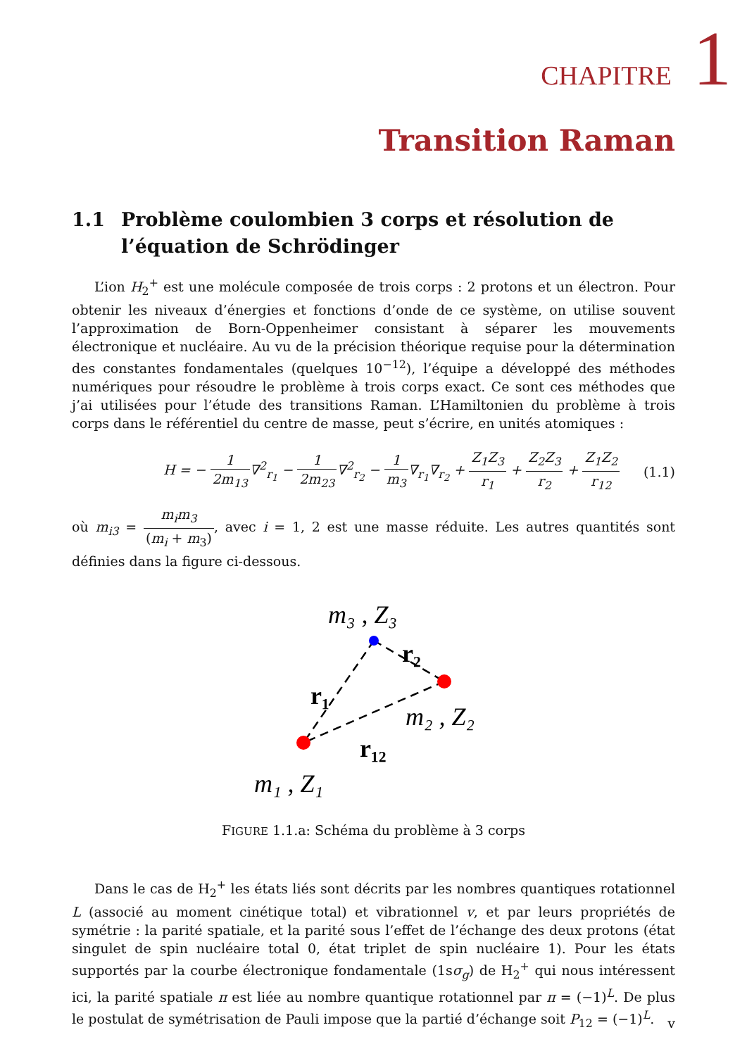CHAPITRE 1
Transition Raman
1.1 Problème coulombien 3 corps et résolution de l’équation de Schrödinger
L’ion H<sub>2</sub><sup>+</sup> est une molécule composée de trois corps : 2 protons et un électron. Pour obtenir les niveaux d’énergies et fonctions d’onde de ce système, on utilise souvent l’approximation de Born-Oppenheimer consistant à séparer les mouvements électronique et nucléaire. Au vu de la précision théorique requise pour la détermination des constantes fondamentales (quelques 10<sup>−12</sup>), l’équipe a développé des méthodes numériques pour résoudre le problème à trois corps exact. Ce sont ces méthodes que j’ai utilisées pour l’étude des transitions Raman. L’Hamiltonien du problème à trois corps dans le référentiel du centre de masse, peut s’écrire, en unités atomiques :
H = − 1 2m<sub>13</sub>∇<sup>2</sup><sub>r<sub>1</sub></sub> − 1 2m<sub>23</sub>∇<sup>2</sup><sub>r<sub>2</sub></sub> − 1 m<sub>3</sub>∇<sub>r<sub>1</sub></sub>∇<sub>r<sub>2</sub></sub> + Z<sub>1</sub>Z<sub>3</sub> r<sub>1</sub> + Z<sub>2</sub>Z<sub>3</sub> r<sub>2</sub> + Z<sub>1</sub>Z<sub>2</sub> r<sub>12</sub> (1.1)
où m<sub>i3</sub> = m<sub>i</sub>m<sub>3</sub> (m<sub>i</sub> + m<sub>3</sub>), avec i = 1, 2 est une masse réduite. Les autres quantités sont définies dans la figure ci-dessous.
m₃ , Z₃
r₂
r₁
m₂ , Z₂
r₁₂
m₁ , Z₁
FIGURE 1.1.a: Schéma du problème à 3 corps
Dans le cas de H<sub>2</sub><sup>+</sup> les états liés sont décrits par les nombres quantiques rotationnel L (associé au moment cinétique total) et vibrationnel v, et par leurs propriétés de symétrie : la parité spatiale, et la parité sous l’effet de l’échange des deux protons (état singulet de spin nucléaire total 0, état triplet de spin nucléaire 1). Pour les états supportés par la courbe électronique fondamentale (1sσ<sub>g</sub>) de H<sub>2</sub><sup>+</sup> qui nous intéressent ici, la parité spatiale π est liée au nombre quantique rotationnel par π = (−1)<sup>L</sup>. De plus le postulat de symétrisation de Pauli impose que la partié d’échange soit P<sub>12</sub> = (−1)<sup>L</sup>.
v